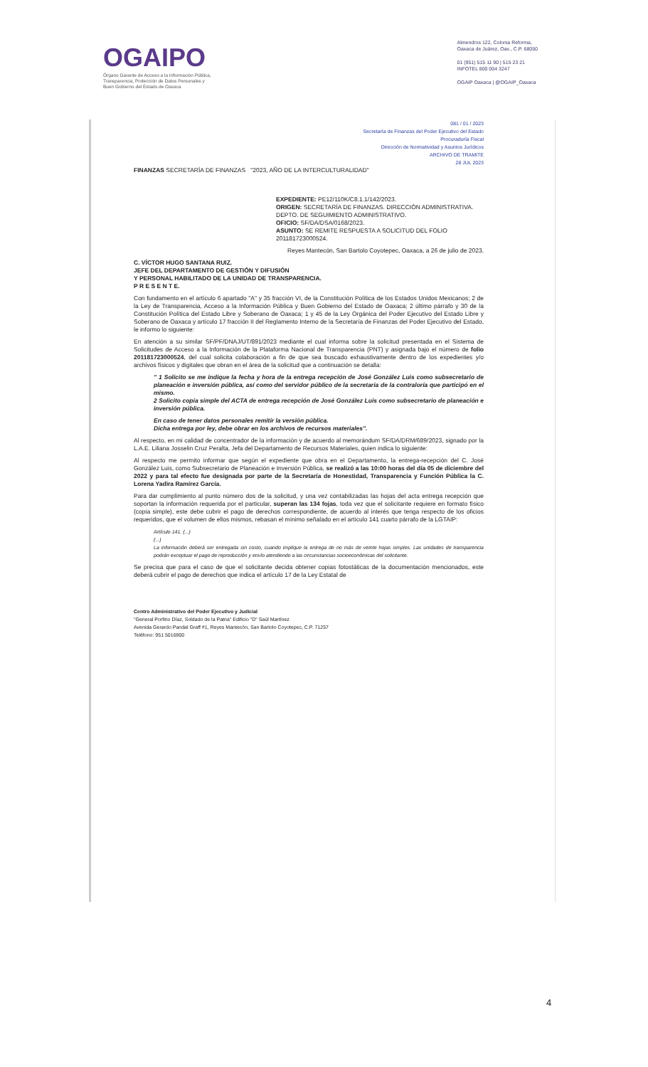OGAIPO
Órgano Garante de Acceso a la Información Pública,
Transparencia, Protección de Datos Personales y
Buen Gobierno del Estado de Oaxaca
Almendros 122, Colonia Reforma,
Oaxaca de Juárez, Oax., C.P. 68050
01 (951) 515 11 90 | 515 23 21
INFOTEL 800 004 3247
OGAIP Oaxaca | @OGAIP_Oaxaca
081 / 01 / 2023
Secretaría de Finanzas del Poder Ejecutivo del Estado
Procuraduría Fiscal
Dirección de Normatividad y Asuntos Jurídicos
ARCHIVO DE TRAMITE
28 JUL 2023
FINANZAS SECRETARÍA DE FINANZAS "2023, AÑO DE LA INTERCULTURALIDAD"
EXPEDIENTE: PE12/110K/C8.1.1/142/2023.
ORIGEN: SECRETARÍA DE FINANZAS. DIRECCIÓN ADMINISTRATIVA. DEPTO. DE SEGUIMIENTO ADMINISTRATIVO.
OFICIO: SF/DA/DSA/0168/2023.
ASUNTO: SE REMITE RESPUESTA A SOLICITUD DEL FOLIO 201181723000524.
Reyes Mantecón, San Bartolo Coyotepec, Oaxaca, a 26 de julio de 2023.
C. VÍCTOR HUGO SANTANA RUIZ.
JEFE DEL DEPARTAMENTO DE GESTIÓN Y DIFUSIÓN
Y PERSONAL HABILITADO DE LA UNIDAD DE TRANSPARENCIA.
P R E S E N T E.
Con fundamento en el artículo 6 apartado "A" y 35 fracción VI, de la Constitución Política de los Estados Unidos Mexicanos; 2 de la Ley de Transparencia, Acceso a la Información Pública y Buen Gobierno del Estado de Oaxaca; 2 último párrafo y 30 de la Constitución Política del Estado Libre y Soberano de Oaxaca; 1 y 45 de la Ley Orgánica del Poder Ejecutivo del Estado Libre y Soberano de Oaxaca y artículo 17 fracción II del Reglamento Interno de la Secretaría de Finanzas del Poder Ejecutivo del Estado, le informo lo siguiente:
En atención a su similar SF/PF/DNAJ/UT/891/2023 mediante el cual informa sobre la solicitud presentada en el Sistema de Solicitudes de Acceso a la Información de la Plataforma Nacional de Transparencia (PNT) y asignada bajo el número de folio 201181723000524, del cual solicita colaboración a fin de que sea buscado exhaustivamente dentro de los expedientes y/o archivos físicos y digitales que obran en el área de la solicitud que a continuación se detalla:
" 1 Solicito se me indique la fecha y hora de la entrega recepción de José González Luis como subsecretario de planeación e inversión pública, así como del servidor público de la secretaria de la contraloría que participó en el mismo.
2 Solicito copia simple del ACTA de entrega recepción de José González Luis como subsecretario de planeación e inversión pública.
En caso de tener datos personales remitir la versión pública.
Dicha entrega por ley, debe obrar en los archivos de recursos materiales".
Al respecto, en mi calidad de concentrador de la información y de acuerdo al memorándum SF/DA/DRM/689/2023, signado por la L.A.E. Liliana Josselin Cruz Peralta, Jefa del Departamento de Recursos Materiales, quien indica lo siguiente:
Al respecto me permito informar que según el expediente que obra en el Departamento, la entrega-recepción del C. José González Luis, como Subsecretario de Planeación e Inversión Pública, se realizó a las 10:00 horas del día 05 de diciembre del 2022 y para tal efecto fue designada por parte de la Secretaría de Honestidad, Transparencia y Función Pública la C. Lorena Yadira Ramírez García.
Para dar cumplimiento al punto número dos de la solicitud, y una vez contabilizadas las hojas del acta entrega recepción que soportan la información requerida por el particular, superan las 134 fojas, toda vez que el solicitante requiere en formato físico (copia simple), este debe cubrir el pago de derechos correspondiente, de acuerdo al interés que tenga respecto de los oficios requeridos, que el volumen de ellos mismos, rebasan el mínimo señalado en el artículo 141 cuarto párrafo de la LGTAIP:
Artículo 141. (...)
(...)
La información deberá ser entregada sin costo, cuando implique la entrega de no más de veinte hojas simples. Las unidades de transparencia podrán exceptuar el pago de reproducción y envío atendiendo a las circunstancias socioeconómicas del solicitante.
Se precisa que para el caso de que el solicitante decida obtener copias fotostáticas de la documentación mencionados, este deberá cubrir el pago de derechos que indica el artículo 17 de la Ley Estatal de
Centro Administrativo del Poder Ejecutivo y Judicial
"General Porfirio Díaz, Soldado de la Patria" Edificio "D" Saúl Martínez
Avenida Gerardo Pandal Graff #1, Reyes Mantecón, San Bartolo Coyotepec, C.P. 71257
Teléfono: 951 5016900
4